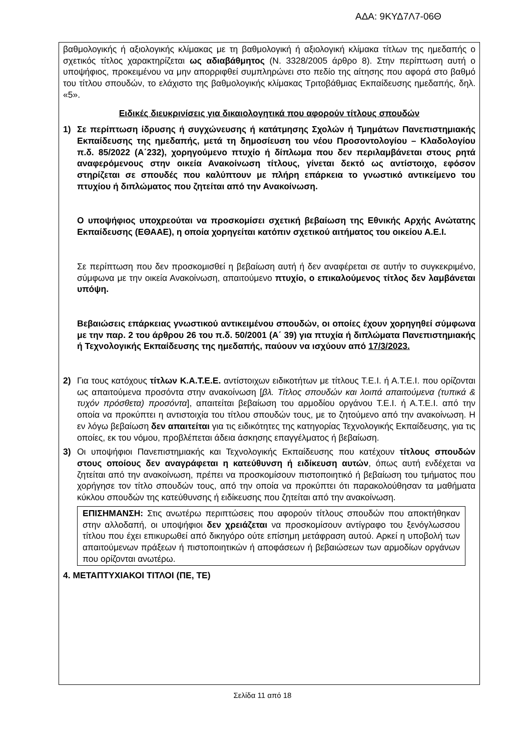ΑΔΑ: 9ΚΥΔ7Λ7-06Θ
βαθμολογικής ή αξιολογικής κλίμακας με τη βαθμολογική ή αξιολογική κλίμακα τίτλων της ημεδαπής ο σχετικός τίτλος χαρακτηρίζεται ως αδιαβάθμητος (Ν. 3328/2005 άρθρο 8). Στην περίπτωση αυτή ο υποψήφιος, προκειμένου να μην απορριφθεί συμπληρώνει στο πεδίο της αίτησης που αφορά στο βαθμό του τίτλου σπουδών, το ελάχιστο της βαθμολογικής κλίμακας Τριτοβάθμιας Εκπαίδευσης ημεδαπής, δηλ. «5».
Ειδικές διευκρινίσεις για δικαιολογητικά που αφορούν τίτλους σπουδών
1) Σε περίπτωση ίδρυσης ή συγχώνευσης ή κατάτμησης Σχολών ή Τμημάτων Πανεπιστημιακής Εκπαίδευσης της ημεδαπής, μετά τη δημοσίευση του νέου Προσοντολογίου – Κλαδολογίου π.δ. 85/2022 (Α΄232), χορηγούμενο πτυχίο ή δίπλωμα που δεν περιλαμβάνεται στους ρητά αναφερόμενους στην οικεία Ανακοίνωση τίτλους, γίνεται δεκτό ως αντίστοιχο, εφόσον στηρίζεται σε σπουδές που καλύπτουν με πλήρη επάρκεια το γνωστικό αντικείμενο του πτυχίου ή διπλώματος που ζητείται από την Ανακοίνωση.
Ο υποψήφιος υποχρεούται να προσκομίσει σχετική βεβαίωση της Εθνικής Αρχής Ανώτατης Εκπαίδευσης (ΕΘΑΑΕ), η οποία χορηγείται κατόπιν σχετικού αιτήματος του οικείου Α.Ε.Ι.
Σε περίπτωση που δεν προσκομισθεί η βεβαίωση αυτή ή δεν αναφέρεται σε αυτήν το συγκεκριμένο, σύμφωνα με την οικεία Ανακοίνωση, απαιτούμενο πτυχίο, ο επικαλούμενος τίτλος δεν λαμβάνεται υπόψη.
Βεβαιώσεις επάρκειας γνωστικού αντικειμένου σπουδών, οι οποίες έχουν χορηγηθεί σύμφωνα με την παρ. 2 του άρθρου 26 του π.δ. 50/2001 (Α΄ 39) για πτυχία ή διπλώματα Πανεπιστημιακής ή Τεχνολογικής Εκπαίδευσης της ημεδαπής, παύουν να ισχύουν από 17/3/2023.
2) Για τους κατόχους τίτλων Κ.Α.Τ.Ε.Ε. αντίστοιχων ειδικοτήτων με τίτλους Τ.Ε.Ι. ή Α.Τ.Ε.Ι. που ορίζονται ως απαιτούμενα προσόντα στην ανακοίνωση [βλ. Τίτλος σπουδών και λοιπά απαιτούμενα (τυπικά & τυχόν πρόσθετα) προσόντα], απαιτείται βεβαίωση του αρμοδίου οργάνου Τ.Ε.Ι. ή Α.Τ.Ε.Ι. από την οποία να προκύπτει η αντιστοιχία του τίτλου σπουδών τους, με το ζητούμενο από την ανακοίνωση. Η εν λόγω βεβαίωση δεν απαιτείται για τις ειδικότητες της κατηγορίας Τεχνολογικής Εκπαίδευσης, για τις οποίες, εκ του νόμου, προβλέπεται άδεια άσκησης επαγγέλματος ή βεβαίωση.
3) Οι υποψήφιοι Πανεπιστημιακής και Τεχνολογικής Εκπαίδευσης που κατέχουν τίτλους σπουδών στους οποίους δεν αναγράφεται η κατεύθυνση ή ειδίκευση αυτών, όπως αυτή ενδέχεται να ζητείται από την ανακοίνωση, πρέπει να προσκομίσουν πιστοποιητικό ή βεβαίωση του τμήματος που χορήγησε τον τίτλο σπουδών τους, από την οποία να προκύπτει ότι παρακολούθησαν τα μαθήματα κύκλου σπουδών της κατεύθυνσης ή ειδίκευσης που ζητείται από την ανακοίνωση.
ΕΠΙΣΗΜΑΝΣΗ: Στις ανωτέρω περιπτώσεις που αφορούν τίτλους σπουδών που αποκτήθηκαν στην αλλοδαπή, οι υποψήφιοι δεν χρειάζεται να προσκομίσουν αντίγραφο του ξενόγλωσσου τίτλου που έχει επικυρωθεί από δικηγόρο ούτε επίσημη μετάφραση αυτού. Αρκεί η υποβολή των απαιτούμενων πράξεων ή πιστοποιητικών ή αποφάσεων ή βεβαιώσεων των αρμοδίων οργάνων που ορίζονται ανωτέρω.
4. ΜΕΤΑΠΤΥΧΙΑΚΟΙ ΤΙΤΛΟΙ (ΠΕ, ΤΕ)
Σελίδα 11 από 18